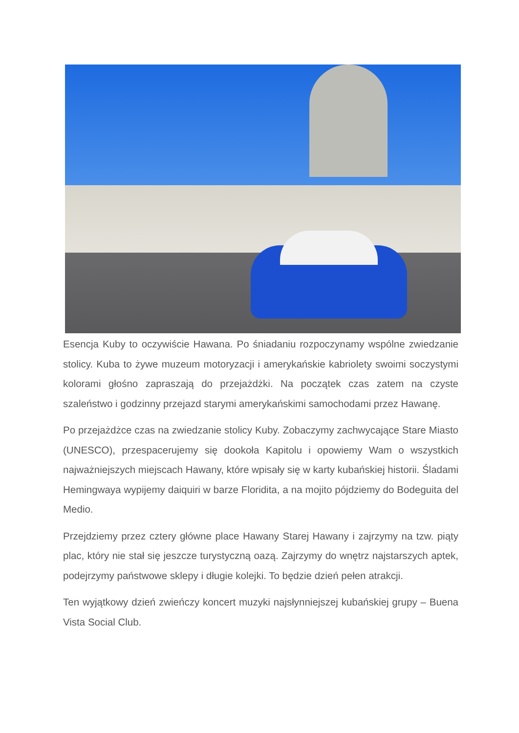Esencja Kuby to oczywiście Hawana. Po śniadaniu rozpoczynamy wspólne zwiedzanie stolicy. Kuba to żywe muzeum motoryzacji i amerykańskie kabriolety swoimi soczystymi kolorami głośno zapraszają do przejażdżki. Na początek czas zatem na czyste szaleństwo i godzinny przejazd starymi amerykańskimi samochodami przez Hawanę.
Po przejażdżce czas na zwiedzanie stolicy Kuby. Zobaczymy zachwycające Stare Miasto (UNESCO), przespacerujemy się dookoła Kapitolu i opowiemy Wam o wszystkich najważniejszych miejscach Hawany, które wpisały się w karty kubańskiej historii. Śladami Hemingwaya wypijemy daiquiri w barze Floridita, a na mojito pójdziemy do Bodeguita del Medio.
Przejdziemy przez cztery główne place Hawany Starej Hawany i zajrzymy na tzw. piąty plac, który nie stał się jeszcze turystyczną oazą. Zajrzymy do wnętrz najstarszych aptek, podejrzymy państwowe sklepy i długie kolejki. To będzie dzień pełen atrakcji.
Ten wyjątkowy dzień zwieńczy koncert muzyki najsłynniejszej kubańskiej grupy – Buena Vista Social Club.